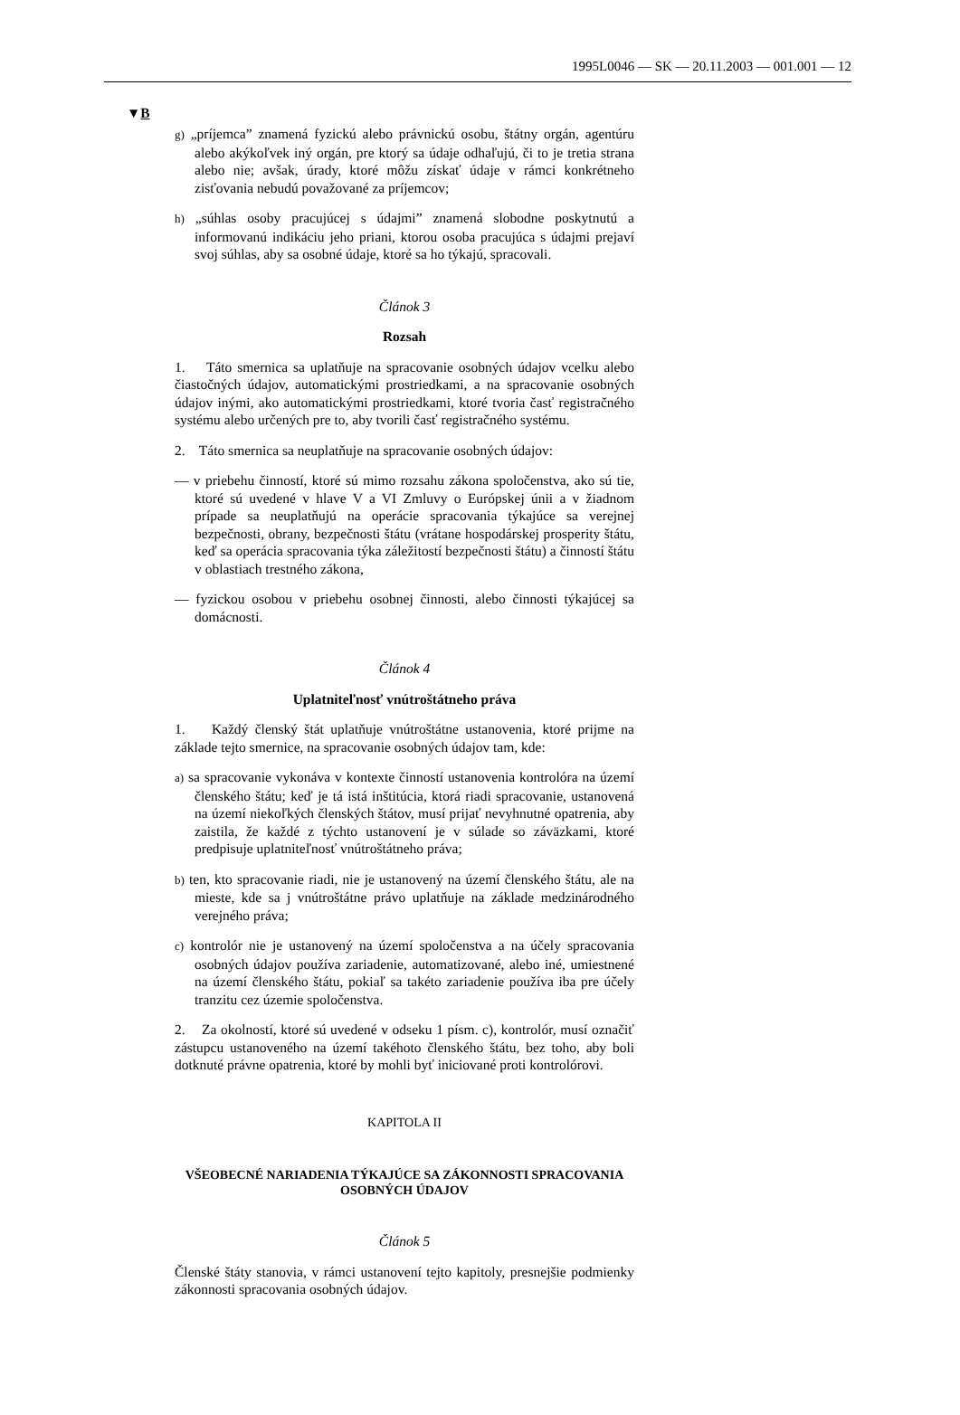1995L0046 — SK — 20.11.2003 — 001.001 — 12
▼B
g) „príjemca” znamená fyzickú alebo právnickú osobu, štátny orgán, agentúru alebo akýkoľvek iný orgán, pre ktorý sa údaje odhaľujú, či to je tretia strana alebo nie; avšak, úrady, ktoré môžu získať údaje v rámci konkrétneho zisťovania nebudú považované za príjemcov;
h) „súhlas osoby pracujúcej s údajmi” znamená slobodne poskytnutú a informovanú indikáciu jeho priani, ktorou osoba pracujúca s údajmi prejaví svoj súhlas, aby sa osobné údaje, ktoré sa ho týkajú, spracovali.
Článok 3
Rozsah
1. Táto smernica sa uplatňuje na spracovanie osobných údajov vcelku alebo čiastočných údajov, automatickými prostriedkami, a na spracovanie osobných údajov inými, ako automatickými prostriedkami, ktoré tvoria časť registračného systému alebo určených pre to, aby tvorili časť registračného systému.
2. Táto smernica sa neuplatňuje na spracovanie osobných údajov:
— v priebehu činností, ktoré sú mimo rozsahu zákona spoločenstva, ako sú tie, ktoré sú uvedené v hlave V a VI Zmluvy o Európskej únii a v žiadnom prípade sa neuplatňujú na operácie spracovania týkajúce sa verejnej bezpečnosti, obrany, bezpečnosti štátu (vrátane hospodárskej prosperity štátu, keď sa operácia spracovania týka záležitostí bezpečnosti štátu) a činností štátu v oblastiach trestného zákona,
— fyzickou osobou v priebehu osobnej činnosti, alebo činnosti týkajúcej sa domácnosti.
Článok 4
Uplatniteľnosť vnútroštátneho práva
1. Každý členský štát uplatňuje vnútroštátne ustanovenia, ktoré prijme na základe tejto smernice, na spracovanie osobných údajov tam, kde:
a) sa spracovanie vykonáva v kontexte činností ustanovenia kontrolóra na území členského štátu; keď je tá istá inštitúcia, ktorá riadi spracovanie, ustanovená na území niekoľkých členských štátov, musí prijať nevyhnutné opatrenia, aby zaistila, že každé z týchto ustanovení je v súlade so záväzkami, ktoré predpisuje uplatniteľnosť vnútroštátneho práva;
b) ten, kto spracovanie riadi, nie je ustanovený na území členského štátu, ale na mieste, kde sa j vnútroštátne právo uplatňuje na základe medzinárodného verejného práva;
c) kontrolór nie je ustanovený na území spoločenstva a na účely spracovania osobných údajov používa zariadenie, automatizované, alebo iné, umiestnené na území členského štátu, pokiaľ sa takéto zariadenie používa iba pre účely tranzitu cez územie spoločenstva.
2. Za okolností, ktoré sú uvedené v odseku 1 písm. c), kontrolór, musí označiť zástupcu ustanoveného na území takéhoto členského štátu, bez toho, aby boli dotknuté právne opatrenia, ktoré by mohli byť iniciované proti kontrolórovi.
KAPITOLA II
VŠEOBECNÉ NARIADENIA TÝKAJÚCE SA ZÁKONNOSTI SPRACOVANIA OSOBNÝCH ÚDAJOV
Článok 5
Členské štáty stanovia, v rámci ustanovení tejto kapitoly, presnejšie podmienky zákonnosti spracovania osobných údajov.